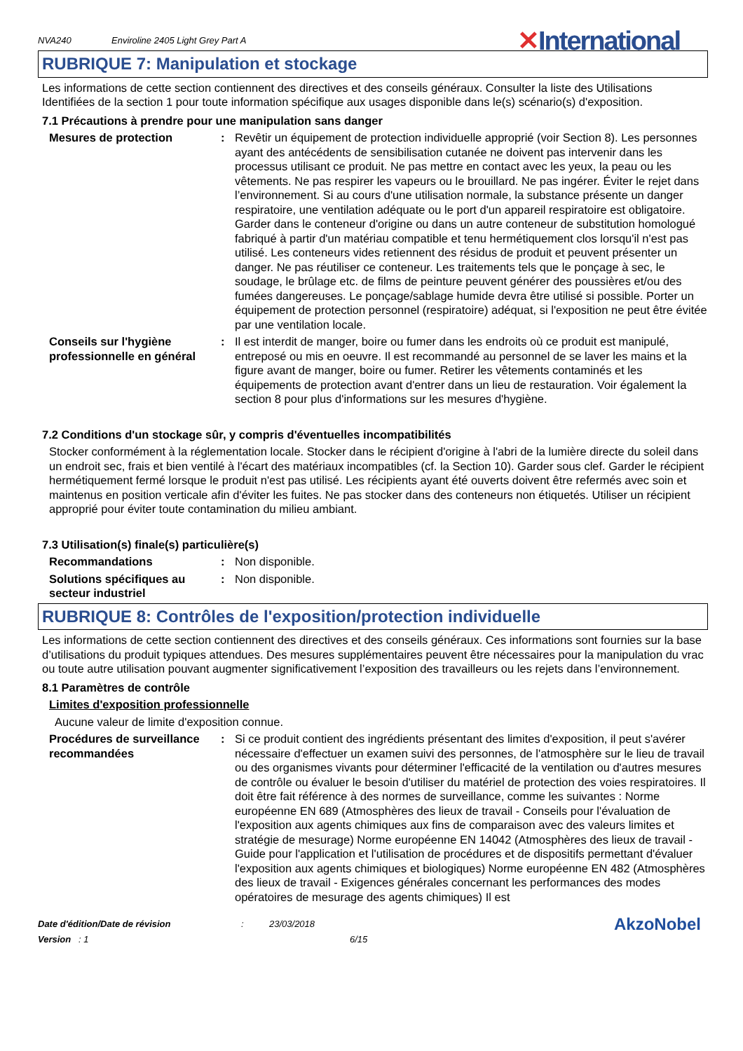NVA240 Enviroline 2405 Light Grey Part A ✕International
RUBRIQUE 7: Manipulation et stockage
Les informations de cette section contiennent des directives et des conseils généraux. Consulter la liste des Utilisations Identifiées de la section 1 pour toute information spécifique aux usages disponible dans le(s) scénario(s) d'exposition.
7.1 Précautions à prendre pour une manipulation sans danger
Mesures de protection : Revêtir un équipement de protection individuelle approprié (voir Section 8). Les personnes ayant des antécédents de sensibilisation cutanée ne doivent pas intervenir dans les processus utilisant ce produit. Ne pas mettre en contact avec les yeux, la peau ou les vêtements. Ne pas respirer les vapeurs ou le brouillard. Ne pas ingérer. Éviter le rejet dans l’environnement. Si au cours d'une utilisation normale, la substance présente un danger respiratoire, une ventilation adéquate ou le port d'un appareil respiratoire est obligatoire. Garder dans le conteneur d'origine ou dans un autre conteneur de substitution homologué fabriqué à partir d'un matériau compatible et tenu hermétiquement clos lorsqu'il n'est pas utilisé. Les conteneurs vides retiennent des résidus de produit et peuvent présenter un danger. Ne pas réutiliser ce conteneur. Les traitements tels que le ponçage à sec, le soudage, le brûlage etc. de films de peinture peuvent générer des poussières et/ou des fumées dangereuses. Le ponçage/sablage humide devra être utilisé si possible. Porter un équipement de protection personnel (respiratoire) adéquat, si l'exposition ne peut être évitée par une ventilation locale.
Conseils sur l'hygiène professionnelle en général
: Il est interdit de manger, boire ou fumer dans les endroits où ce produit est manipulé, entreposé ou mis en oeuvre. Il est recommandé au personnel de se laver les mains et la figure avant de manger, boire ou fumer. Retirer les vêtements contaminés et les équipements de protection avant d'entrer dans un lieu de restauration. Voir également la section 8 pour plus d'informations sur les mesures d'hygiène.
7.2 Conditions d'un stockage sûr, y compris d'éventuelles incompatibilités
Stocker conformément à la réglementation locale. Stocker dans le récipient d'origine à l'abri de la lumière directe du soleil dans un endroit sec, frais et bien ventilé à l'écart des matériaux incompatibles (cf. la Section 10). Garder sous clef. Garder le récipient hermétiquement fermé lorsque le produit n'est pas utilisé. Les récipients ayant été ouverts doivent être refermés avec soin et maintenus en position verticale afin d'éviter les fuites. Ne pas stocker dans des conteneurs non étiquetés. Utiliser un récipient approprié pour éviter toute contamination du milieu ambiant.
7.3 Utilisation(s) finale(s) particulière(s)
Recommandations : Non disponible.
Solutions spécifiques au secteur industriel
: Non disponible.
RUBRIQUE 8: Contrôles de l'exposition/protection individuelle
Les informations de cette section contiennent des directives et des conseils généraux. Ces informations sont fournies sur la base d’utilisations du produit typiques attendues. Des mesures supplémentaires peuvent être nécessaires pour la manipulation du vrac ou toute autre utilisation pouvant augmenter significativement l’exposition des travailleurs ou les rejets dans l’environnement.
8.1 Paramètres de contrôle
Limites d'exposition professionnelle
Aucune valeur de limite d'exposition connue.
Procédures de surveillance recommandées
: Si ce produit contient des ingrédients présentant des limites d'exposition, il peut s'avérer nécessaire d'effectuer un examen suivi des personnes, de l'atmosphère sur le lieu de travail ou des organismes vivants pour déterminer l'efficacité de la ventilation ou d'autres mesures de contrôle ou évaluer le besoin d'utiliser du matériel de protection des voies respiratoires. Il doit être fait référence à des normes de surveillance, comme les suivantes : Norme européenne EN 689 (Atmosphères des lieux de travail - Conseils pour l'évaluation de l'exposition aux agents chimiques aux fins de comparaison avec des valeurs limites et stratégie de mesurage) Norme européenne EN 14042 (Atmosphères des lieux de travail - Guide pour l'application et l'utilisation de procédures et de dispositifs permettant d'évaluer l'exposition aux agents chimiques et biologiques) Norme européenne EN 482 (Atmosphères des lieux de travail - Exigences générales concernant les performances des modes opératoires de mesurage des agents chimiques) Il est
Date d'édition/Date de révision
Version : 1
: 23/03/2018
6/15
AkzoNobel